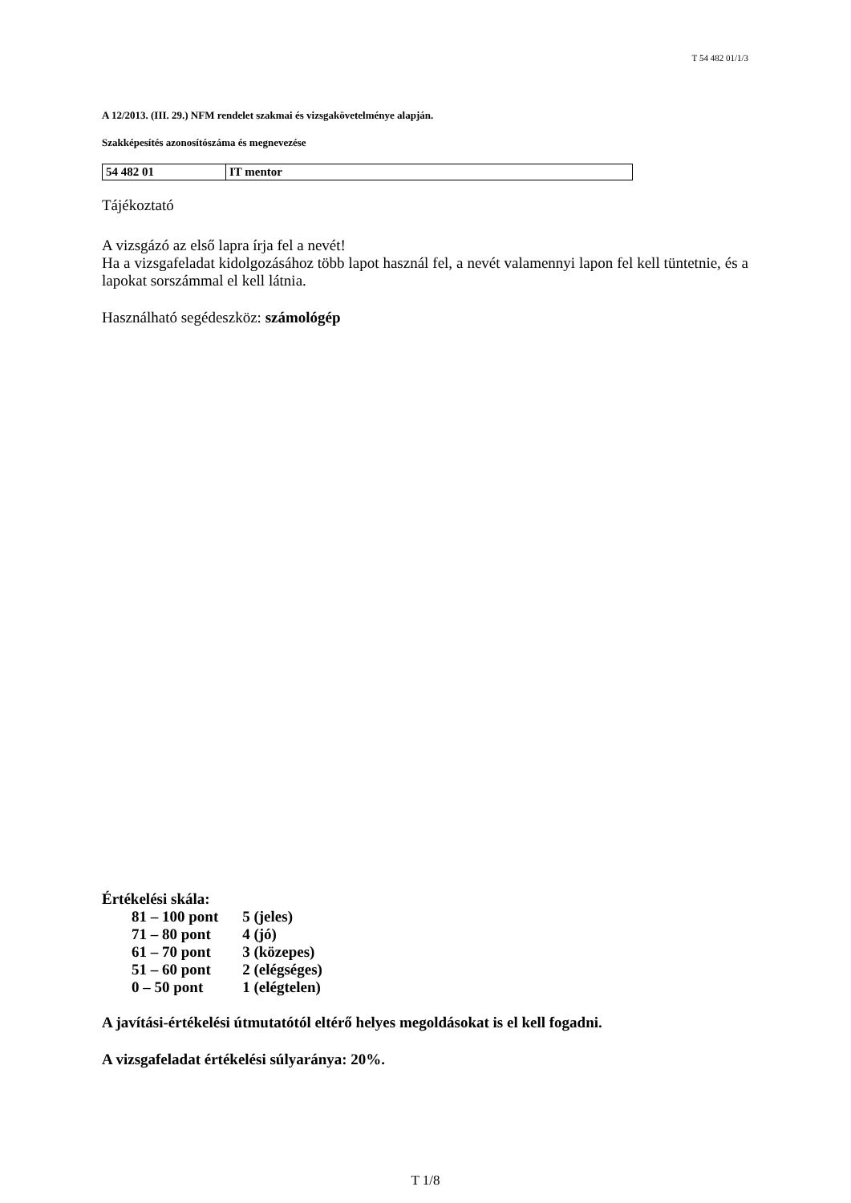T 54 482 01/1/3
A 12/2013. (III. 29.) NFM rendelet szakmai és vizsgakövetelménye alapján.
Szakképesítés azonosítószáma és megnevezése
| 54 482 01 | IT mentor |
Tájékoztató
A vizsgázó az első lapra írja fel a nevét!
Ha a vizsgafeladat kidolgozásához több lapot használ fel, a nevét valamennyi lapon fel kell tüntetnie, és a lapokat sorszámmal el kell látnia.
Használható segédeszköz: számológép
Értékelési skála:
| 81 – 100 pont | 5 (jeles) |
| 71 – 80 pont | 4 (jó) |
| 61 – 70 pont | 3 (közepes) |
| 51 – 60 pont | 2 (elégséges) |
| 0 – 50 pont | 1 (elégtelen) |
A javítási-értékelési útmutatótól eltérő helyes megoldásokat is el kell fogadni.
A vizsgafeladat értékelési súlyaránya: 20%.
T 1/8